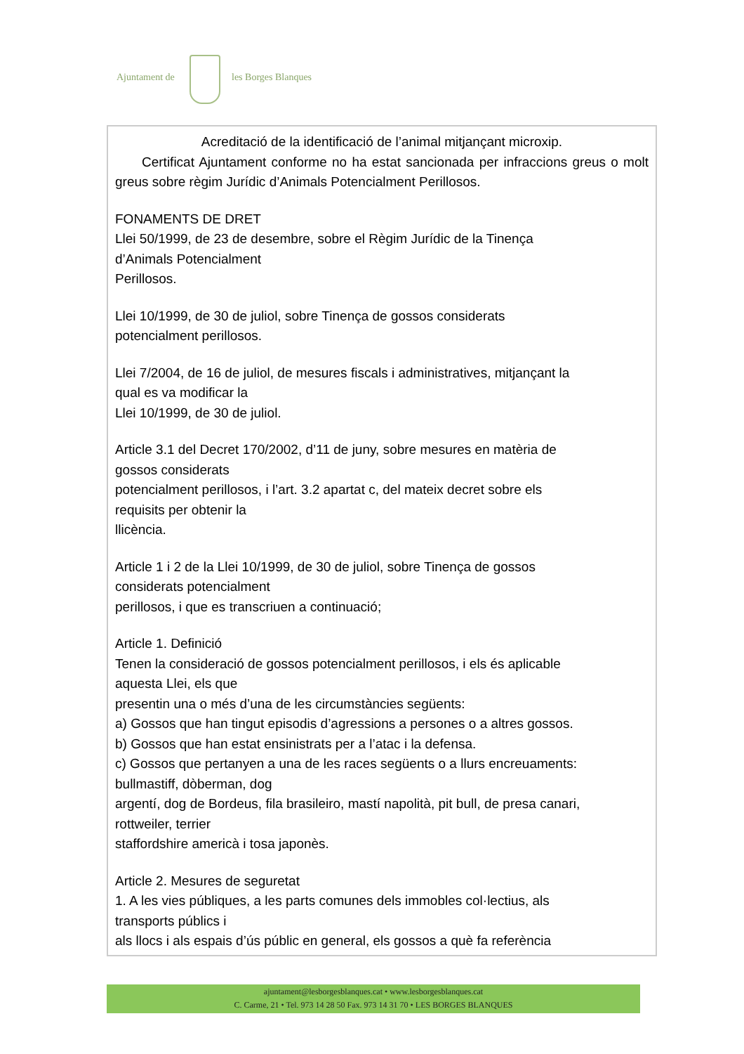Ajuntament de les Borges Blanques
Acreditació de la identificació de l’animal mitjançant microxip.
Certificat Ajuntament conforme no ha estat sancionada per infraccions greus o molt greus sobre règim Jurídic d’Animals Potencialment Perillosos.
FONAMENTS DE DRET
Llei 50/1999, de 23 de desembre, sobre el Règim Jurídic de la Tinença
d’Animals Potencialment
Perillosos.
Llei 10/1999, de 30 de juliol, sobre Tinença de gossos considerats
potencialment perillosos.
Llei 7/2004, de 16 de juliol, de mesures fiscals i administratives, mitjançant la
qual es va modificar la
Llei 10/1999, de 30 de juliol.
Article 3.1 del Decret 170/2002, d’11 de juny, sobre mesures en matèria de
gossos considerats
potencialment perillosos, i l’art. 3.2 apartat c, del mateix decret sobre els
requisits per obtenir la
llicència.
Article 1 i 2 de la Llei 10/1999, de 30 de juliol, sobre Tinença de gossos
considerats potencialment
perillosos, i que es transcriuen a continuació;
Article 1. Definició
Tenen la consideració de gossos potencialment perillosos, i els és aplicable
aquesta Llei, els que
presentin una o més d’una de les circumstàncies següents:
a) Gossos que han tingut episodis d’agressions a persones o a altres gossos.
b) Gossos que han estat ensinistrats per a l’atac i la defensa.
c) Gossos que pertanyen a una de les races següents o a llurs encreuaments:
bullmastiff, dòberman, dog
argentí, dog de Bordeus, fila brasileiro, mastí napolità, pit bull, de presa canari,
rottweiler, terrier
staffordshire americà i tosa japonès.
Article 2. Mesures de seguretat
1. A les vies públiques, a les parts comunes dels immobles col·lectius, als
transports públics i
als llocs i als espais d’ús públic en general, els gossos a què fa referència
ajuntament@lesborgesblanques.cat • www.lesborgesblanques.cat
C. Carme, 21 • Tel. 973 14 28 50 Fax. 973 14 31 70 • LES BORGES BLANQUES